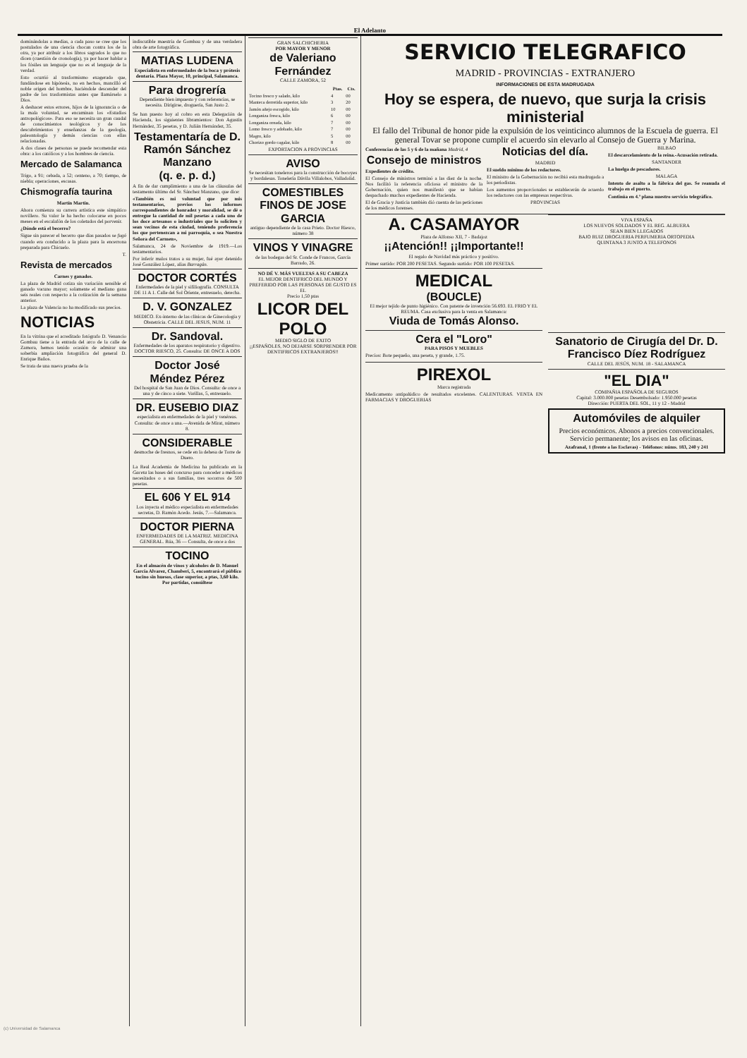El Adelanto
dominándolas a medias, a cada paso se cree que los postulados de una ciencia chocan contra los de la otra, ya por atribuir a los libros sagrados lo que no dicen (cuestión de cronología), ya por hacer hablar a los fósiles un lenguaje que no es el lenguaje de la verdad.
Esto ocurrió al trasformismo exagerado que, fundándose en hipótesis, no en hechos, mancilló el noble origen del hombre, haciéndole descender del padre de los trasformistas antes que llamárselo a Dios.
A deshacer estos errores, hijos de la ignorancia o de la mala voluntad, se encaminan los «Estudios antropológicos». Para eso se necesita un gran caudal de conocimientos teológicos y de los descubrimientos y enseñanzas de la geología, paleontología y demás ciencias con ellas relacionadas.
A dos clases de personas se puede recomendar esta obra: a los católicos y a los hombres de ciencia.
Mercado de Salamanca
Trigo, a 91; cebada, a 52; centeno, a 70; tiempo, de niebla; operaciones, escasas.
Chismografía taurina
Martín Martín.
Ahora comienza su carrera artística este simpático novillero. Su valor le ha hecho colocarse en pocos meses en el escalafón de los coletudos del porvenir.
¿Dónde está el becerro?
Sigue sin parecer el becerro que días pasados se fugó cuando era conducido a la plaza para la encerrona preparada para Chicuelo.
T.
Revista de mercados
Carnes y ganados.
La plaza de Madrid cotiza sin variación sensible el ganado vacuno mayor; solamente el mediano gana seis reales con respecto a la cotización de la semana anterior.
La plaza de Valencia no ha modificado sus precios.
NOTICIAS
En la vitrina que el acreditado fotógrafo D. Venancio Gombau tiene a la entrada del arco de la calle de Zamora, hemos tenido ocasión de admirar una soberbia ampliación fotográfica del general D. Enrique Baños.
Se trata de una nueva prueba de la
indiscutible maestría de Gombau y de una verdadera obra de arte fotográfica.
MATIAS LUDENA
Especialista en enfermedades de la boca y prótesis dentaria. Plaza Mayor, 10, principal, Salamanca.
Para drogrería
Dependiente bien impuesto y con referencias, se necesita. Dirigirse, droguería, San Justo 2.
Se han puesto hoy al cobro en esta Delegación de Hacienda, los siguientes libramientos: Don Agustín Hernández, 35 pesetas, y D. Julián Hernández, 35.
Testamentaría de D. Ramón Sánchez Manzano
(q. e. p. d.)
A fin de dar cumplimiento a una de las cláusulas del testamento último del Sr. Sánchez Manzano, que dice:
«También es mi voluntad que por mis testamentarios, previos los informes correspondientes de honradez y moralidad, se dé o entregue la cantidad de mil pesetas a cada uno de los doce artesanos o industriales que lo soliciten y sean vecinos de esta ciudad, teniendo preferencia los que pertenezcan a mi parroquia, o sea Nuestra Señora del Carmen»,
Salamanca, 24 de Noviembre de 1919.—Los testamentarios.
Por inferir malos tratos a su mujer, fué ayer detenido José González López, alias Barragán.
DOCTOR CORTÉS
Enfermedades de la piel y sifiliografía. CONSULTA DE 11 A 1. Calle del Sol Oriente, entresuelo, derecha.
D. V. GONZALEZ
MEDICO. Ex-interno de las clínicas de Ginecología y Obstetricia. CALLE DEL JESUS, NUM. 11
Dr. Sandoval.
Enfermedades de los aparatos respiratorio y digestivo. DOCTOR RIESCO, 25. Consulta: DE ONCE A DOS
Doctor José Méndez Pérez
Del hospital de San Juan de Dios. Consulta: de once a una y de cinco a siete. Varillas, 5, entresuelo.
DR. EUSEBIO DIAZ
especialista en enfermedades de la piel y venéreas. Consulta: de once a una.—Avenida de Mirat, número 8.
CONSIDERABLE
desmoche de fresnos, se cede en la dehesa de Torre de Duero.
La Real Academia de Medicina ha publicado en la Gaceta las bases del concurso para conceder a médicos necesitados o a sus familias, tres socorros de 500 pesetas.
EL 606 Y EL 914
Los inyecta el médico especialista en enfermedades secretas, D. Ramón Acedo. Jesús, 7.—Salamanca.
DOCTOR PIERNA
ENFERMEDADES DE LA MATRIZ. MEDICINA GENERAL. Rúa, 36 — Consulta, de once a dos
TOCINO
En el almacén de vinos y alcoholes de D. Manuel García Alvarez, Chamberí, 5, encontrará el público tocino sin huesos, clase superior, a ptas, 3,60 kilo. Por partidas, consúltese
GRAN SALCHICHERIA
POR MAYOR Y MENOR
de Valeriano Fernández
CALLE ZAMORA, 52
| | Ptas. | Cts. |
| --- | --- | --- |
| Tocino fresco y salado, kilo | 4 | 00 |
| Manteca derretida superior, kilo | 3 | 20 |
| Jamón añejo escogido, kilo | 10 | 00 |
| Longaniza fresca, kilo | 6 | 00 |
| Longaniza oreada, kilo | 7 | 00 |
| Lomo fresco y adobado, kilo | 7 | 00 |
| Magro, kilo | 5 | 00 |
| Chorizo gordo cagalar, kilo | 8 | 00 |
EXPORTACION A PROVINCIAS
AVISO
Se necesitan toneleros para la construcción de bocoyes y bordalesas. Tonelería Dávila Villalobos, Valladolid.
COMESTIBLES FINOS DE JOSE GARCIA
antiguo dependiente de la casa Prieto. Doctor Riesco, número 38
VINOS Y VINAGRE
de las bodegas del Sr. Conde de Francos, García Barrado, 26.
NO DÉ V. MÁS VUELTAS A SU CABEZA
EL MEJOR DENTIFRICO DEL MUNDO Y PREFERIDO POR LAS PERSONAS DE GUSTO ES EL
Precio 1,50 ptas
LICOR DEL POLO
MEDIO SIGLO DE EXITO
¡¡ESPAÑOLES, NO DEJARSE SORPRENDER POR DENTIFRICOS EXTRANJEROS!!
SERVICIO TELEGRAFICO
MADRID - PROVINCIAS - EXTRANJERO
INFORMACIONES DE ESTA MADRUGADA
Hoy se espera, de nuevo, que surja la crisis ministerial
El fallo del Tribunal de honor pide la expulsión de los veinticinco alumnos de la Escuela de guerra. El general Tovar se propone cumplir el acuerdo sin elevarlo al Consejo de Guerra y Marina.
Conferencias de las 5 y 6 de la mañana Madrid, 4
Consejo de ministros
Expedientes de crédito.
El Consejo de ministros terminó a las diez de la noche. Nos facilitó la referencia oficiosa el ministro de la Gobernación, quien nos manifestó que se habían despachado muchos expedientes de Hacienda.
El de Gracia y Justicia también dió cuenta de las peticiones de los médicos forenses.
Noticias del día.
MADRID
El sueldo mínimo de los redactores.
El ministro de la Gobernación no recibió esta madrugada a los periodistas.
Los aumentos proporcionales se establecerán de acuerdo los redactores con las empresas respectivas.
PROVINCIAS
BILBAO
El descarcelamiento de la reina.-Acusación retirada.
SANTANDER
La huelga de pescadores.
MALAGA
Intento de asalto a la fábrica del gas. Se reanuda el trabajo en el puerto.
Continúa en 4.ª plana nuestro servicio telegráfico.
A. CASAMAYOR
Plaza de Alfonso XII, 7 - Badajoz
¡¡Atención!! ¡¡Importante!!
El regalo de Navidad más práctico y positivo.
Primer surtido: POR 200 PESETAS. Segundo surtido: POR 100 PESETAS.
MEDICAL
(BOUCLE)
El mejor tejido de punto higiénico. Con patente de invención 56.693. EL FRIO Y EL REUMA. Casa exclusiva para la venta en Salamanca:
Viuda de Tomás Alonso.
Cera el "Loro"
PARA PISOS Y MUEBLES
Precios: Bote pequeño, una peseta, y grande, 1.75.
PIREXOL
Marca registrada
Medicamento antipalúdico de resultados excelentes. CALENTURAS. VENTA EN FARMACIAS Y DROGUERIAS
VIVA ESPAÑA
LOS NUEVOS SOLDADOS Y EL REG. ALBUERA
SEAN BIEN LLEGADOS
BAJO RUIZ DROGUERIA PERFUMERIA ORTOPEDIA
QUINTANA 3 JUNTO A TELEFONOS
Sanatorio de Cirugía del Dr. D. Francisco Díez Rodríguez
CALLE DEL JESÚS, NUM. 18 - SALAMANCA
"EL DIA"
COMPAÑIA ESPAÑOLA DE SEGUROS
Capital: 3.000.000 pesetas Desembolsado: 1.950.000 pesetas
Dirección: PUERTA DEL SOL, 11 y 12 - Madrid
Automóviles de alquiler
Precios económicos. Abonos a precios convencionales. Servicio permanente; los avisos en las oficinas.
Azafranal, 1 (frente a las Esclavas) - Teléfonos: núms. 183, 240 y 241
(c) Universidad de Salamanca